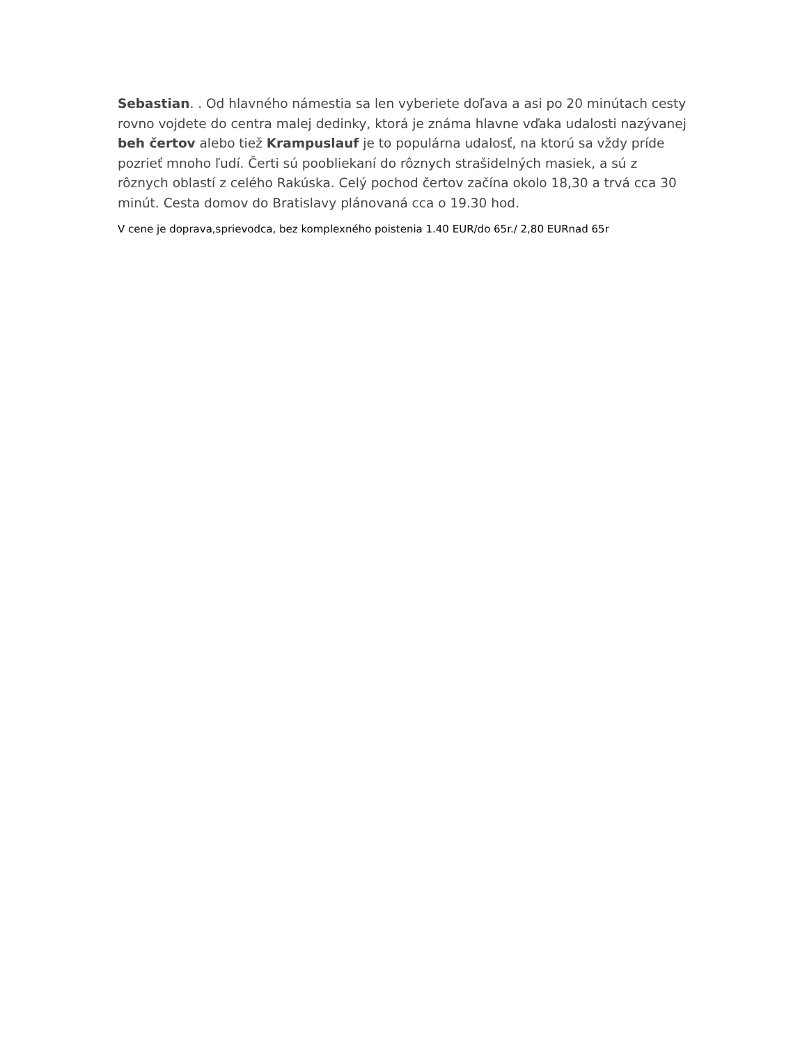Sebastian. . Od hlavného námestia sa len vyberiete doľava a asi po 20 minútach cesty rovno vojdete do centra malej dedinky, ktorá je známa hlavne vďaka udalosti nazývanej beh čertov alebo tiež Krampuslauf je to populárna udalosť, na ktorú sa vždy príde pozrieť mnoho ľudí. Čerti sú poobliekaní do rôznych strašidelných masiek, a sú z rôznych oblastí z celého Rakúska. Celý pochod čertov začína okolo 18,30 a trvá cca 30 minút. Cesta domov do Bratislavy plánovaná cca o 19.30 hod.
V cene je doprava,sprievodca, bez komplexného poistenia 1.40 EUR/do 65r./ 2,80 EURnad 65r